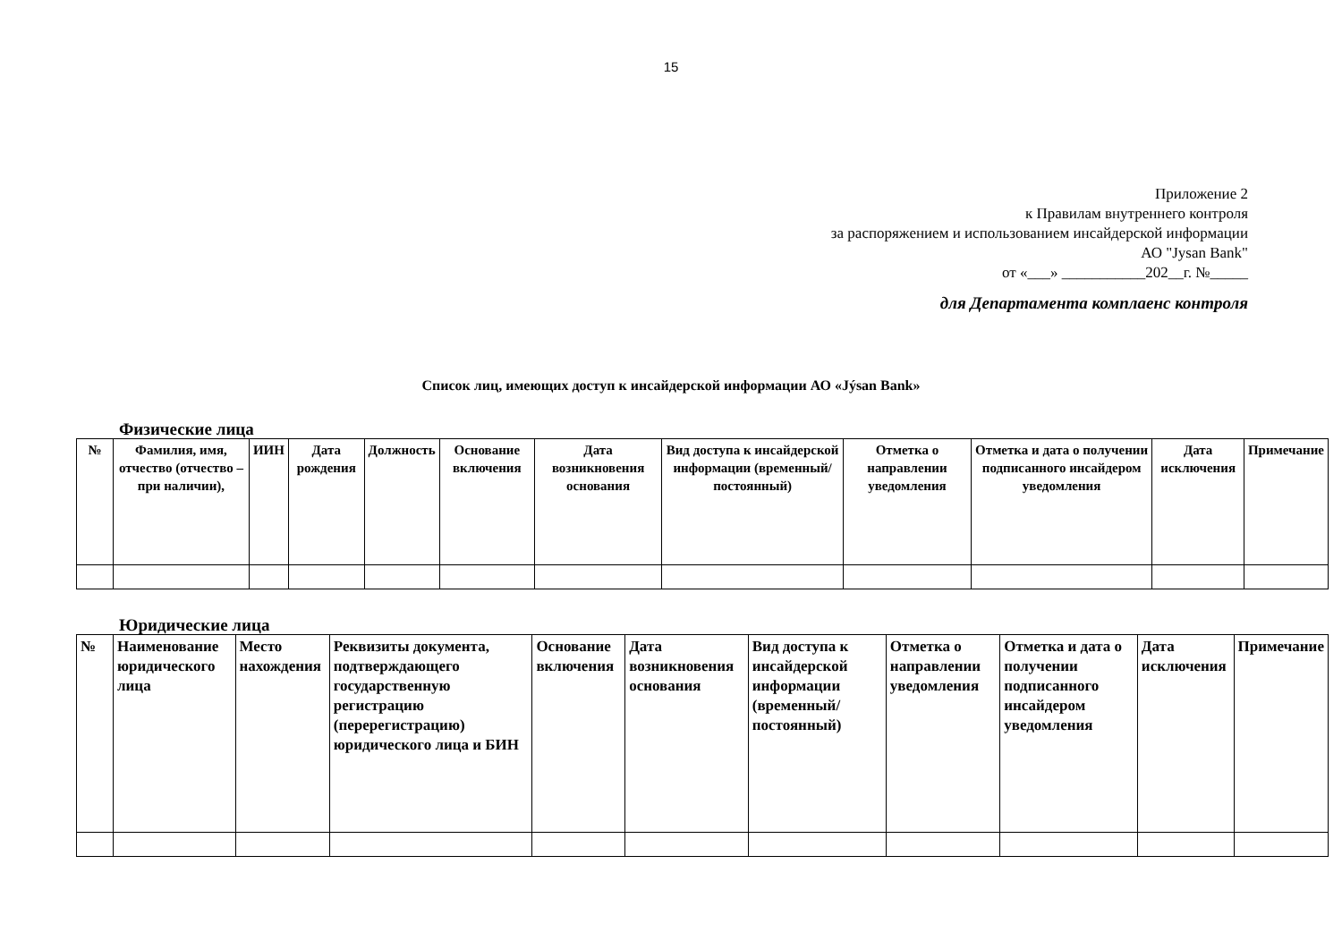15
Приложение 2
к Правилам внутреннего контроля
за распоряжением и использованием инсайдерской информации
АО "Jysan Bank"
от «___» ___________202__г. №_____
для Департамента комплаенс контроля
Список лиц, имеющих доступ к инсайдерской информации АО «Jýsan Bank»
Физические лица
| № | Фамилия, имя, отчество (отчество – при наличии), | ИИН | Дата рождения | Должность | Основание включения | Дата возникновения основания | Вид доступа к инсайдерской информации (временный/ постоянный) | Отметка о направлении уведомления | Отметка и дата о получении подписанного инсайдером уведомления | Дата исключения | Примечание |
| --- | --- | --- | --- | --- | --- | --- | --- | --- | --- | --- | --- |
Юридические лица
| № | Наименование юридического лица | Место нахождения | Реквизиты документа, подтверждающего государственную регистрацию (перерегистрацию) юридического лица и БИН | Основание включения | Дата возникновения основания | Вид доступа к инсайдерской информации (временный/ постоянный) | Отметка о направлении уведомления | Отметка и дата о получении подписанного инсайдером уведомления | Дата исключения | Примечание |
| --- | --- | --- | --- | --- | --- | --- | --- | --- | --- | --- |